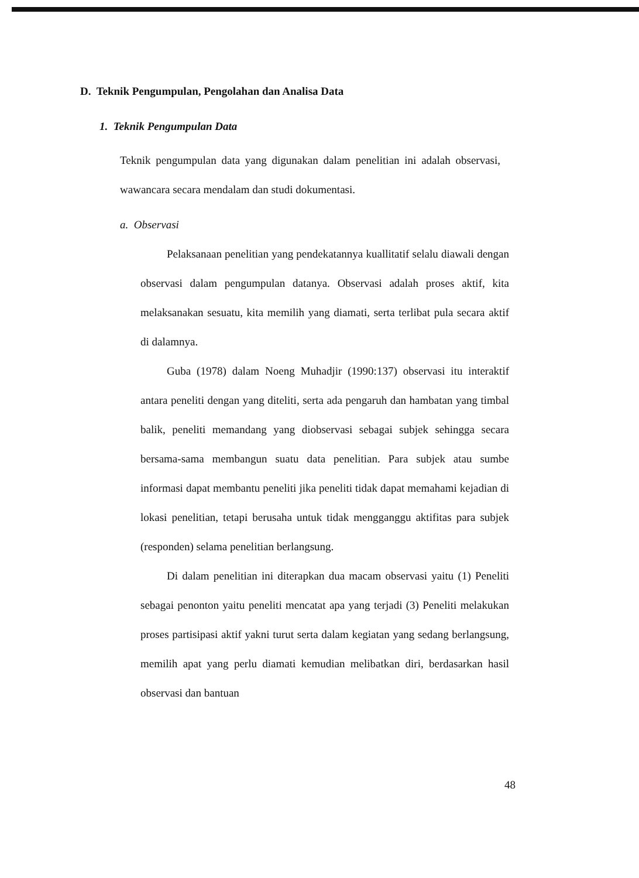D. Teknik Pengumpulan, Pengolahan dan Analisa Data
1. Teknik Pengumpulan Data
Teknik pengumpulan data yang digunakan dalam penelitian ini adalah observasi, wawancara secara mendalam dan studi dokumentasi.
a. Observasi
Pelaksanaan penelitian yang pendekatannya kuallitatif selalu diawali dengan observasi dalam pengumpulan datanya. Observasi adalah proses aktif, kita melaksanakan sesuatu, kita memilih yang diamati, serta terlibat pula secara aktif di dalamnya.
Guba (1978) dalam Noeng Muhadjir (1990:137) observasi itu interaktif antara peneliti dengan yang diteliti, serta ada pengaruh dan hambatan yang timbal balik, peneliti memandang yang diobservasi sebagai subjek sehingga secara bersama-sama membangun suatu data penelitian. Para subjek atau sumbe informasi dapat membantu peneliti jika peneliti tidak dapat memahami kejadian di lokasi penelitian, tetapi berusaha untuk tidak mengganggu aktifitas para subjek (responden) selama penelitian berlangsung.
Di dalam penelitian ini diterapkan dua macam observasi yaitu (1) Peneliti sebagai penonton yaitu peneliti mencatat apa yang terjadi (3) Peneliti melakukan proses partisipasi aktif yakni turut serta dalam kegiatan yang sedang berlangsung, memilih apat yang perlu diamati kemudian melibatkan diri, berdasarkan hasil observasi dan bantuan
48